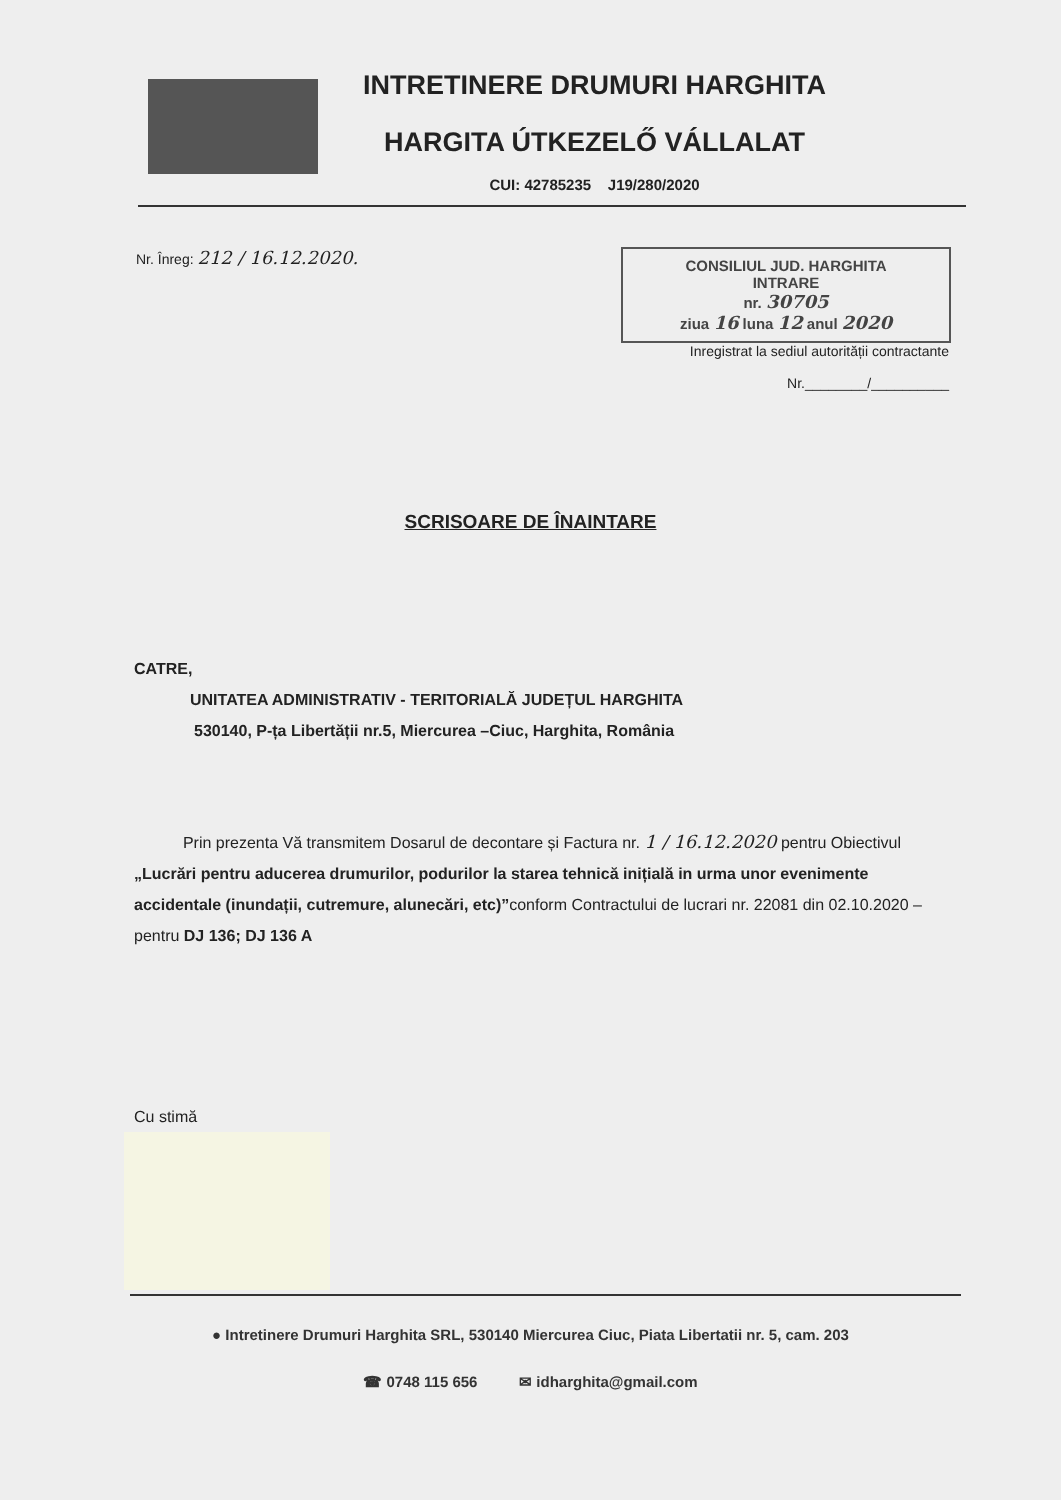INTRETINERE DRUMURI HARGHITA
HARGITA ÚTKEZELŐ VÁLLALAT
CUI: 42785235 J19/280/2020
Nr. Înreg: 212 / 16.12.2020.
CONSILIUL JUD. HARGHITA
INTRARE
nr. 30705
ziua 16 luna 12 anul 2020
Inregistrat la sediul autorității contractante
Nr.________/__________
SCRISOARE DE ÎNAINTARE
CATRE,
UNITATEA ADMINISTRATIV - TERITORIALĂ JUDEȚUL HARGHITA
530140, P-ța Libertății nr.5, Miercurea –Ciuc, Harghita, România
Prin prezenta Vă transmitem Dosarul de decontare și Factura nr. 1 / 16.12.2020 pentru Obiectivul „Lucrări pentru aducerea drumurilor, podurilor la starea tehnică inițială in urma unor evenimente accidentale (inundații, cutremure, alunecări, etc)”conform Contractului de lucrari nr. 22081 din 02.10.2020 – pentru DJ 136; DJ 136 A
Cu stimă
● Intretinere Drumuri Harghita SRL, 530140 Miercurea Ciuc, Piata Libertatii nr. 5, cam. 203
☎ 0748 115 656 ✉ idharghita@gmail.com